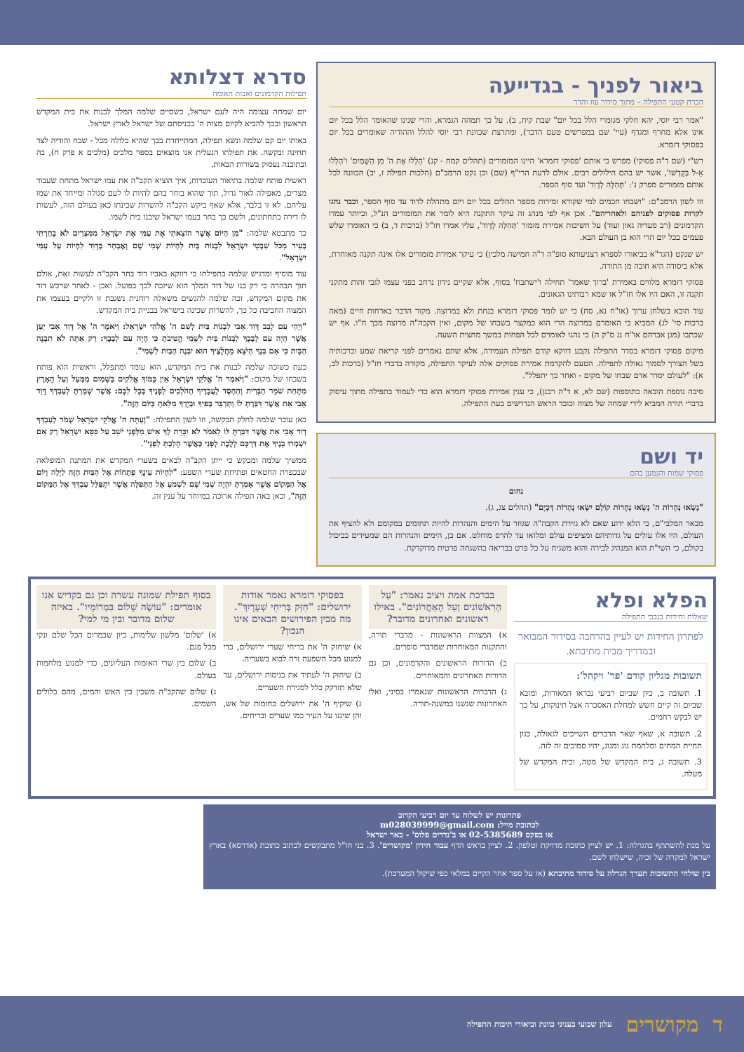ביאור לפניך - בגדייעה
הכרת קטעי התפילה – מתוך סידור עוז והדר
"אמר רבי יוסי, יהא חלקי מגומרי הלל בכל יום" שבת קיח, ב). על כך תמהה הגמרא, והרי שנינו שהאומר הלל בכל יום אינו אלא מחרף ומגדף (עיי' שם במפרשים טעם הדבר), ומתרצת שכוונת רבי יוסי להלל וההודיה שאומרים בכל יום בפסוקי דזמרא.
רש"י (שם ד"ה פסוקי) מפרש כי אותם 'פסוקי דזמרא' היינו המזמורים (תהלים קמח - קנ) 'הַלְלוּ אֶת ה' מִן הַשָּׁמַיִם' ו'הַלְלוּ אֵ-ל בְּקָדְשׁוֹ', אשר יש בהם הילולים רבים. אולם לדעת הרי"ף (שם) וכן נקט הרמב"ם (הלכות תפילה ז, יב) הכוונה לכל אותם מזמורים מפרק נ': 'תְּהִלָּה לְדָוִד' ועד סוף הספר.
וזו לשון הרמב"ם: "ושבחו חכמים למי שקורא זמירות מספר תהלים בכל יום ויום מתהלה לדוד עד סוף הספר, וכבר נהגו לקרות פסוקים לפניהם ולאחריהם". אכן אף לפי מנהג זה עיקר התקנה היא לומר את המזמורים הנ"ל, וביותר עמדו הקדמונים (רב סעדיה גאון ועוד) על חשיבות אמירת מזמור 'תְּהִלָּה לְדָוִד', עליו אמרו חז"ל (ברכות ד, ב) כי האומרו שלש פעמים בכל יום הרי הוא בן העולם הבא.
יש שנקט (הגר"א בביאורו לספרא דצניעותא סופ"ה ד"ה חמישה מלכין) כי עיקר אמירת מזמורים אלו אינה תקנה מאוחרת, אלא ביסודה היא חובה מן התורה.
פסוקי דזמרא מלווים באמירת 'ברוך שאמר' תחילה ו'ישתבח' בסוף, אלא שקיים נידון נרחב בפני עצמו לגבי זהות מתקני תקנה זו, האם היו אלו חז"ל או שמא רבותינו הגאונים.
עוד הובא בשלחן ערוך (או"ח נא, סח) כי יש לומר פסוקי דזמרא בנחת ולא במרוצה. מקור הדבר בארחות חיים (מאה ברכות סי' לג) המביא כי האומרם במרוצה הרי הוא כמקצר בשבחו של מקום, ואין הקבה"ה מרוצה מכך ח"ו. אף יש שכתבו (מגן אברהם או"ח נג ס"ק ה) כי נהגו לאומרם לכל הפחות במשך מחצית השעה.
מיקום פסוקי דזמרא בסדר התפילה נקבע דווקא קודם תפילת העמידה, אלא שהם נאמרים לפני קריאת שמע וברכותיה בשל הצורך לסמוך גאולה לתפילה. הטעם להקדמת אמירת פסוקים אלה לעיקר התפילה, מקורה בדברי חז"ל (ברכות לב, א): "לעולם יסדר אדם שבחו של מקום - ואחר כך יתפלל".
סיבה נוספת הובאה בתוספות (שם לא, א ד"ה רבנן), כי ענין אמירת פסוקי דזמרא הוא כדי לעמוד בתפילה מתוך עיסוק בדברי תורה המביא לידי שמחה של מצוה וכובד הראש הנדרשים בעת התפילה.
יד ושם
פסוקי שמות והנמען בהם
נחום
"נָשְׂאוּ נְהָרוֹת ה' נָשְׂאוּ נְהָרוֹת קוֹלָם יִשְׂאוּ נְהָרוֹת דָּכְיָם" (תהלים צג, ג).
מבאר המלבי"ם, כי הלא ידוע שאם לא גזירת הקבה"ה שגוזר על הימים והנהרות להיות תחומים במקומם ולא להציף את העולם, היו אלו עולים על גדותיהם ומציפים עולם ומלואו עד להרס מוחלט. אם כן, הימים והנהרות הם שמעידים כביכול בקולם, כי השי"ת הוא המנהיג לבירה והוא משגיח על כל פרט בבריאה בהשגחה פרטית מדוקדקת.
סדרא דצלותא
תפילות הקדמונים ואבות האומה
יום שמחה עצומה היה לעם ישראל, כשסיים שלמה המלך לבנות את בית המקדש הראשון ובכך להביא לקיום מצות ה' בכניסתם של ישראל לארץ ישראל.
באותו יום קם שלמה ונשא תפילה, המתייחדת בכך שהיא בלולה מכל - שבח והודיה לצד תחינה ובקשה. את תפילתו הנעלית אנו מוצאים בספר מלכים (מלכים א פרק ח), בה ובתוכנה נעסוק בשורות הבאות.
ראשית פותח שלמה בתיאור העובדות, איך הוציא הקב"ה את עמו ישראל מתחת שעבוד מצרים, מאפילה לאור גדול, תוך שהוא בוחר בהם להיות לו לעם סגולה ומייחד את שמו עליהם. לא זו בלבד, אלא שאף ביקש הקב"ה להשרות שכינתו כאן בעולם הזה, לעשות לו דירה בתחתונים, ולשם כך בחר בעמו ישראל שיבנו בית לשמו.
כך מתבטא שלמה: "מִן הַיּוֹם אֲשֶׁר הוֹצֵאתִי אֶת עַמִּי אֶת יִשְׂרָאֵל מִמִּצְרַיִם לֹא בָחַרְתִּי בְעִיר מִכֹּל שִׁבְטֵי יִשְׂרָאֵל לִבְנוֹת בַּיִת לִהְיוֹת שְׁמִי שָׁם וָאֶבְחַר בְּדָוִד לִהְיוֹת עַל עַמִּי יִשְׂרָאֵל".
עוד מוסיף ומדגיש שלמה בתפילתו כי דווקא באביו דוד בחר הקב"ה לעשות זאת, אולם תוך הבהרה כי רק בנו של דוד המלך הוא שיזכה לכך בפועל. ואכן - לאחר שרכש דוד את מקום המקדש, זכה שלמה להגשים משאלה רוחנית נשגבת זו ולקיים בעצמו את המצוה החביבה כל כך, להשרות שכינה בישראל בבניית בית המקדש.
"וַיְהִי עִם לְבַב דָּוִד אָבִי לִבְנוֹת בַּיִת לְשֵׁם ה' אֱלֹהֵי יִשְׂרָאֵל: וַיֹּאמֶר ה' אֶל דָּוִד אָבִי יַעַן אֲשֶׁר הָיָה עִם לְבָבְךָ לִבְנוֹת בַּיִת לִשְׁמִי הֱטִיבֹתָ כִּי הָיָה עִם לְבָבֶךָ: רַק אַתָּה לֹא תִבְנֶה הַבָּיִת כִּי אִם בִּנְךָ הַיֹּצֵא מֵחֲלָצֶיךָ הוּא יִבְנֶה הַבַּיִת לִשְׁמִי".
כעת כשזכה שלמה לבנות את בית המקדש, הוא עומד ומתפלל, וראשית הוא פותח בשבחו של מקום: "וַיֹּאמַר ה' אֱלֹקֵי יִשְׂרָאֵל אֵין כָּמוֹךָ אֱלֹקִים בַּשָּׁמַיִם מִמַּעַל וְעַל הָאָרֶץ מִתָּחַת שֹׁמֵר הַבְּרִית וְהַחֶסֶד לַעֲבָדֶיךָ הַהֹלְכִים לְפָנֶיךָ בְּכָל לִבָּם: אֲשֶׁר שָׁמַרְתָּ לְעַבְדְּךָ דָּוִד אָבִי אֵת אֲשֶׁר דִּבַּרְתָּ לוֹ וַתְּדַבֵּר בְּפִיךָ וּבְיָדְךָ מִלֵּאתָ כַּיּוֹם הַזֶּה".
כאן עובר שלמה לחלק הבקשה, וזו לשון התפילה: "וְעַתָּה ה' אֱלֹקֵי יִשְׂרָאֵל שְׁמֹר לְעַבְדְּךָ דָוִד אָבִי אֵת אֲשֶׁר דִּבַּרְתָּ לּוֹ לֵאמֹר לֹא יִכָּרֵת לְךָ אִישׁ מִלְּפָנַי יֹשֵׁב עַל כִּסֵּא יִשְׂרָאֵל רַק אִם יִשְׁמְרוּ בָנֶיךָ אֶת דַּרְכָּם לָלֶכֶת לְפָנַי כַּאֲשֶׁר הָלַכְתָּ לְפָנָי".
ממשיך שלמה ומבקש כי ייתן הקב"ה לבאים בשערי המקדש את המתנה המופלאה שבכפרת החטאים ופתיחת שערי השפע: "לִהְיוֹת עֵינֶךָ פְתֻחוֹת אֶל הַבַּיִת הַזֶּה לַיְלָה וָיוֹם אֶל הַמָּקוֹם אֲשֶׁר אָמַרְתָּ יִהְיֶה שְׁמִי שָׁם לִשְׁמֹעַ אֶל הַתְּפִלָּה אֲשֶׁר יִתְפַּלֵּל עַבְדְּךָ אֶל הַמָּקוֹם הַזֶּה", וכאן באה תפילה ארוכה במיוחד על ענין זה.
הפלא ופלא
שאלות וחידות בנבכי התפילה
לפתרון החידות יש לעיין בהרחבה בסידור המבואר ובמדריך מבית מתיבתא.
תשובות מגליון קודם 'פר' ויקהל':
1. תשובה ב, כיון שביום רביעי נבראו המאורות, ומובא שביום זה קיים חשש למחלת האסכרה אצל תינוקות, על כך יש לבקש רחמים.
2. תשובה א, שאף שאר הדברים השייכים לגאולה, כגון תחיית המתים ומלחמת גוג ומגוג, יהיו סמוכים זה לזה.
3. תשובה ג, בית המקדש של מטה, ובית המקדש של מעלה.
בברכת אמת ויציב נאמר: "עַל הָרִאשׁוֹנִים וְעַל הָאַחֲרוֹנִים". באילו ראשונים ואחרונים מדובר?
א) המצוות הראשונות - מדברי תורה, והתקנות המאוחרות שמדברי סופרים.
ב) הדורות הראשונים והקדמונים, וכן גם הדורות האחרונים והמאוחרים.
ג) הדברות הראשונות שנאמרו בסיני, ואלו האחרונות שנשנו במשנה-תורה.
בפסוקי דזמרא נאמר אודות ירושלים: "חִזַּק בְּרִיחֵי שְׁעָרָיִךְ". מה מבין הפירושים הבאים אינו הנכון?
א) שיחזק ה' את בריחי שערי ירושלים, כדי למנוע מכל השפעה זרה לבוא בשעריה.
ב) שיחזק ה' לעתיד את כניסות ירושלים, עד שלא תזדקק כלל לסגירת השערים.
ג) שיקיף ה' את ירושלים בחומות של אש, והן שיגנו על העיר כמו שערים ובריחים.
בסוף תפילת שמונה עשרה וכן גם בקדיש אנו אומרים: "עוֹשֶׂה שָׁלוֹם בִּמְרוֹמָיו". באיזה שלום מדובר ובין מי למי?
א) 'שלום' מלשון שלימות, כיון שבמרום הכל שלם ונקי מכל פגם.
ב) שלום בין שרי האומות העליונים, כדי למנוע מלחמות בעולם.
ג) שלום שהקב"ה משכין בין האש והמים, מהם בלולים השמים.
פתרונות יש לשלוח עד יום רביעי הקרוב
לכתובת מייל: m028039999@gmail.com
או בפקס 02-5385689 או ב'נדרים פלוס' - באר ישראל
על מנת להשתתף בהגרלה: 1. יש לציין כתובת מדויקת וטלפון. 2. לציין בראש הדף עבור חידון 'מקושרים'. 3. בני חו"ל מתבקשים לכתוב כתובת (אדרסא) בארץ ישראל למקרה של זכיה, שישלחו לשם.
בין שולחי התשובות תערך הגרלה על סידור מתיבתא (או על ספר אחר הקיים במלאי כפי שיקול המערכת).
דמקושרים עלון שבועי בעניני כוונת וביאורי תיבות התפילה